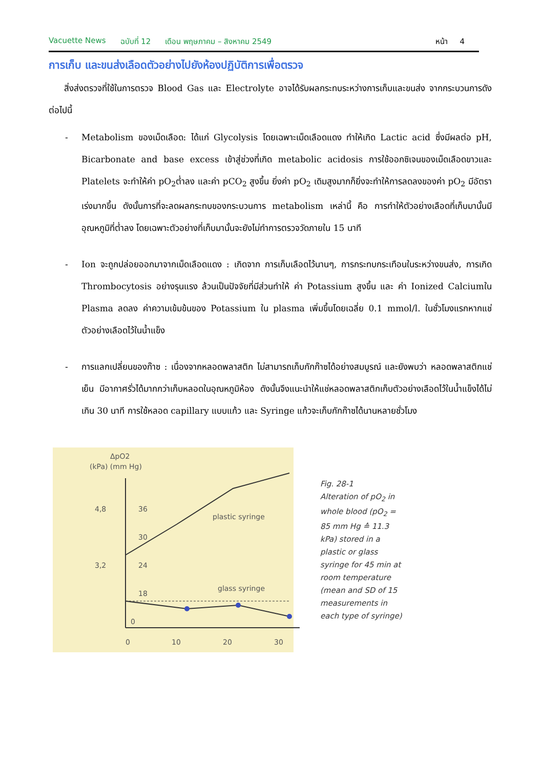Vacuette News ฉบับที่ 12 เดือน พฤษภาคม – สิงหาคม 2549 หน้า 4
การเก็บ และขนส่งเลือดตัวอย่างไปยังห้องปฏิบัติการเพื่อตรวจ
สิ่งส่งตรวจที่ใช้ในการตรวจ Blood Gas และ Electrolyte อาจได้รับผลกระทบระหว่างการเก็บและขนส่ง จากกระบวนการดังต่อไปนี้
- Metabolism ของเม็ดเลือด: ได้แก่ Glycolysis โดยเฉพาะเม็ดเลือดแดง ทำให้เกิด Lactic acid ซึ่งมีผลต่อ pH, Bicarbonate and base excess เข้าสู่ช่วงที่เกิด metabolic acidosis การใช้ออกซิเจนของเม็ดเลือดขาวและ Platelets จะทำให้ค่า pO<sub>2</sub>ต่ำลง และค่า pCO<sub>2</sub> สูงขึ้น ยิ่งค่า pO<sub>2</sub> เดิมสูงมากก็ยิ่งจะทำให้การลดลงของค่า pO<sub>2</sub> มีอัตราเร่งมากขึ้น ดังนั้นการที่จะลดผลกระทบของกระบวนการ metabolism เหล่านี้ คือ การทำให้ตัวอย่างเลือดที่เก็บมานั้นมีอุณหภูมิที่ต่ำลง โดยเฉพาะตัวอย่างที่เก็บมานั้นจะยังไม่ทำการตรวจวัดภายใน 15 นาที
- Ion จะถูกปล่อยออกมาจากเม็ดเลือดแดง : เกิดจาก การเก็บเลือดไว้นานๆ, การกระทบกระเทือนในระหว่างขนส่ง, การเกิด Thrombocytosis อย่างรุนแรง ล้วนเป็นปัจจัยที่มีส่วนทำให้ ค่า Potassium สูงขึ้น และ ค่า Ionized Calciumใน Plasma ลดลง ค่าความเข้มข้นของ Potassium ใน plasma เพิ่มขึ้นโดยเฉลี่ย 0.1 mmol/l. ในชั่วโมงแรกหากแช่ตัวอย่างเลือดไว้ในน้ำแข็ง
- การแลกเปลี่ยนของก๊าซ : เนื่องจากหลอดพลาสติก ไม่สามารถเก็บกักก๊าซได้อย่างสมบูรณ์ และยังพบว่า หลอดพลาสติกแช่เย็น มีอากาศรั่วได้มากกว่าเก็บหลอดในอุณหภูมิห้อง ดังนั้นจึงแนะนำให้แช่หลอดพลาสติกเก็บตัวอย่างเลือดไว้ในน้ำแข็งได้ไม่เกิน 30 นาที การใช้หลอด capillary แบบแก้ว และ Syringe แก้วจะเก็บกักก๊าซได้นานหลายชั่วโมง
ΔpO2
(kPa) (mm Hg)
4,8
36
30
3,2
24
18
0
0
10
20
30
plastic syringe
glass syringe
Fig. 28-1
Alteration of pO<sub>2</sub> in whole blood (pO<sub>2</sub> = 85 mm Hg ≙ 11.3 kPa) stored in a plastic or glass syringe for 45 min at room temperature (mean and SD of 15 measurements in each type of syringe)